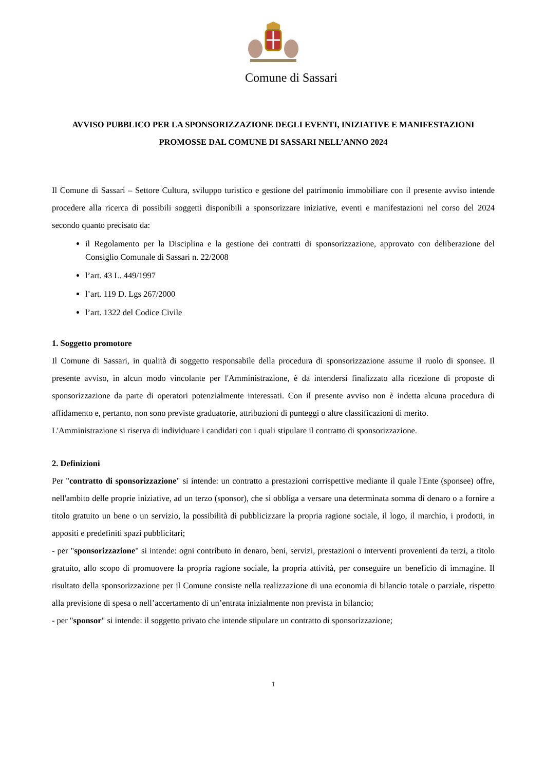Comune di Sassari
AVVISO PUBBLICO PER LA SPONSORIZZAZIONE DEGLI EVENTI, INIZIATIVE E MANIFESTAZIONI PROMOSSE DAL COMUNE DI SASSARI NELL’ANNO 2024
Il Comune di Sassari – Settore Cultura, sviluppo turistico e gestione del patrimonio immobiliare con il presente avviso intende procedere alla ricerca di possibili soggetti disponibili a sponsorizzare iniziative, eventi e manifestazioni nel corso del 2024 secondo quanto precisato da:
il Regolamento per la Disciplina e la gestione dei contratti di sponsorizzazione, approvato con deliberazione del Consiglio Comunale di Sassari n. 22/2008
l’art. 43 L. 449/1997
l’art. 119 D. Lgs 267/2000
l’art. 1322 del Codice Civile
1. Soggetto promotore
Il Comune di Sassari, in qualità di soggetto responsabile della procedura di sponsorizzazione assume il ruolo di sponsee. Il presente avviso, in alcun modo vincolante per l'Amministrazione, è da intendersi finalizzato alla ricezione di proposte di sponsorizzazione da parte di operatori potenzialmente interessati. Con il presente avviso non è indetta alcuna procedura di affidamento e, pertanto, non sono previste graduatorie, attribuzioni di punteggi o altre classificazioni di merito.
L'Amministrazione si riserva di individuare i candidati con i quali stipulare il contratto di sponsorizzazione.
2. Definizioni
Per "contratto di sponsorizzazione" si intende: un contratto a prestazioni corrispettive mediante il quale l'Ente (sponsee) offre, nell'ambito delle proprie iniziative, ad un terzo (sponsor), che si obbliga a versare una determinata somma di denaro o a fornire a titolo gratuito un bene o un servizio, la possibilità di pubblicizzare la propria ragione sociale, il logo, il marchio, i prodotti, in appositi e predefiniti spazi pubblicitari;
- per "sponsorizzazione" si intende: ogni contributo in denaro, beni, servizi, prestazioni o interventi provenienti da terzi, a titolo gratuito, allo scopo di promuovere la propria ragione sociale, la propria attività, per conseguire un beneficio di immagine. Il risultato della sponsorizzazione per il Comune consiste nella realizzazione di una economia di bilancio totale o parziale, rispetto alla previsione di spesa o nell’accertamento di un’entrata inizialmente non prevista in bilancio;
- per "sponsor" si intende: il soggetto privato che intende stipulare un contratto di sponsorizzazione;
1